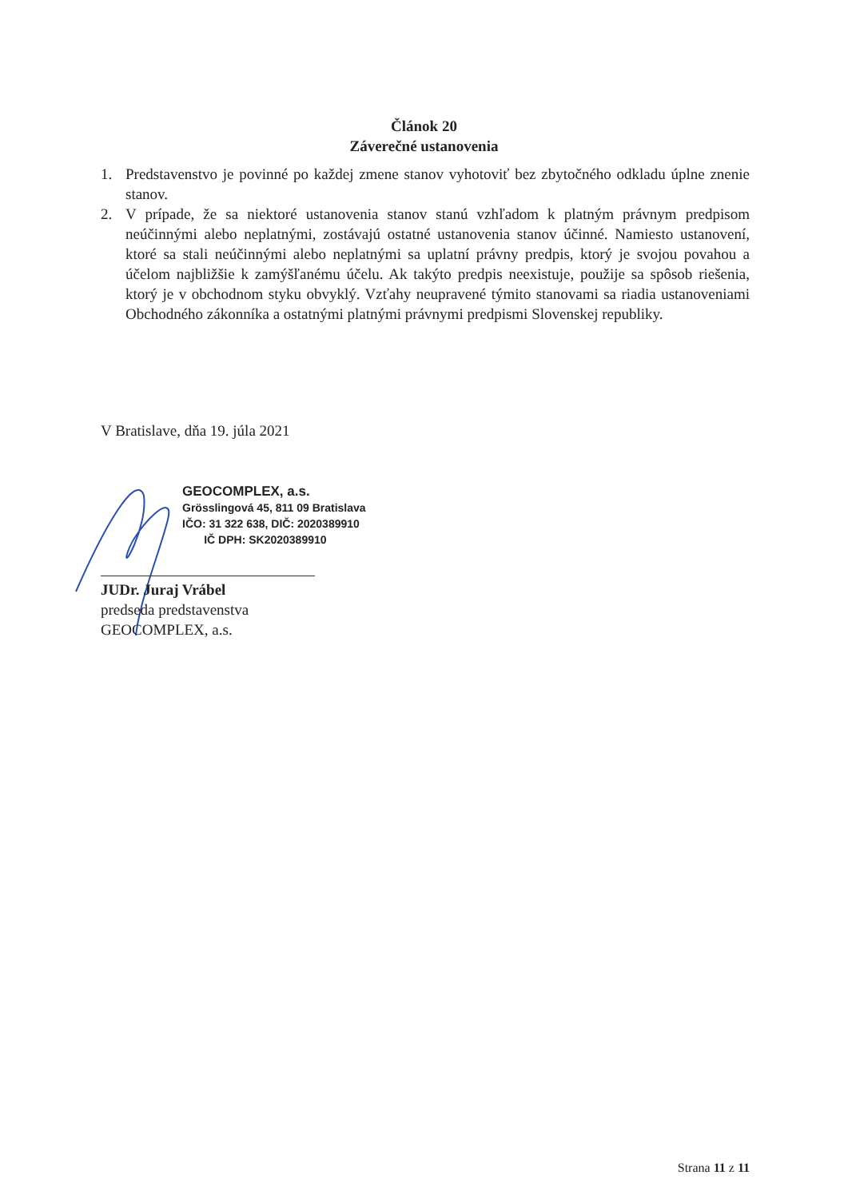Článok 20
Záverečné ustanovenia
1. Predstavenstvo je povinné po každej zmene stanov vyhotoviť bez zbytočného odkladu úplne znenie stanov.
2. V prípade, že sa niektoré ustanovenia stanov stanú vzhľadom k platným právnym predpisom neúčinnými alebo neplatnými, zostávajú ostatné ustanovenia stanov účinné. Namiesto ustanovení, ktoré sa stali neúčinnými alebo neplatnými sa uplatní právny predpis, ktorý je svojou povahou a účelom najbližšie k zamýšľanému účelu. Ak takýto predpis neexistuje, použije sa spôsob riešenia, ktorý je v obchodnom styku obvyklý. Vzťahy neupravené týmito stanovami sa riadia ustanoveniami Obchodného zákonníka a ostatnými platnými právnymi predpismi Slovenskej republiky.
V Bratislave, dňa 19. júla 2021
GEOCOMPLEX, a.s.
Grösslingová 45, 811 09 Bratislava
IČO: 31 322 638, DIČ: 2020389910
IČ DPH: SK2020389910
JUDr. Juraj Vrábel
predseda predstavenstva
GEOCOMPLEX, a.s.
Strana 11 z 11